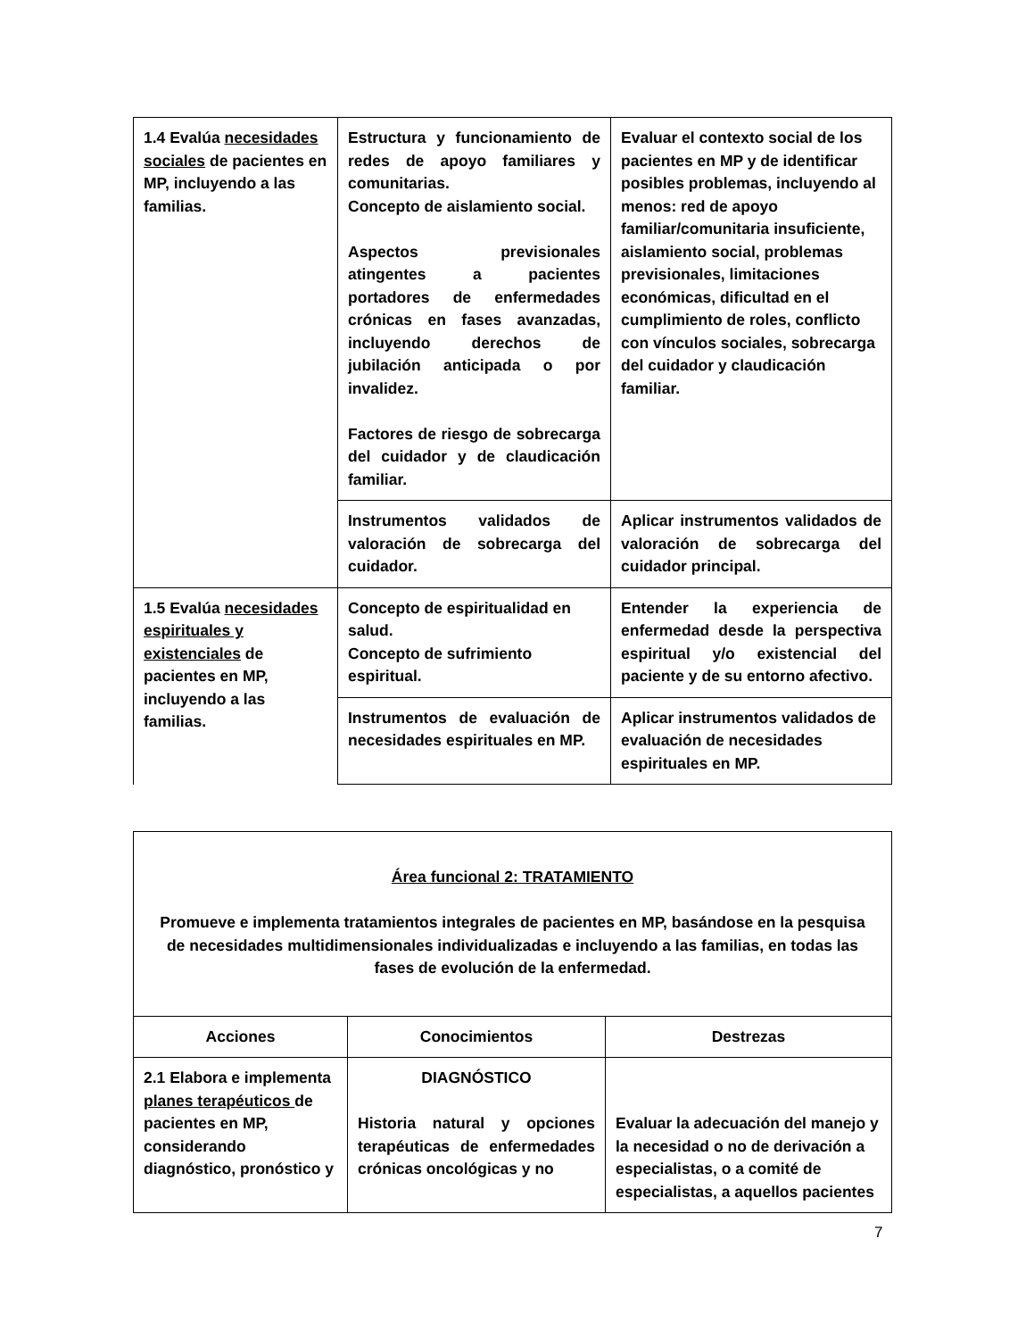| 1.4 Evalúa necesidades sociales de pacientes en MP, incluyendo a las familias. | Estructura y funcionamiento de redes de apoyo familiares y comunitarias. Concepto de aislamiento social. Aspectos previsionales atingentes a pacientes portadores de enfermedades crónicas en fases avanzadas, incluyendo derechos de jubilación anticipada o por invalidez. Factores de riesgo de sobrecarga del cuidador y de claudicación familiar. | Evaluar el contexto social de los pacientes en MP y de identificar posibles problemas, incluyendo al menos: red de apoyo familiar/comunitaria insuficiente, aislamiento social, problemas previsionales, limitaciones económicas, dificultad en el cumplimiento de roles, conflicto con vínculos sociales, sobrecarga del cuidador y claudicación familiar. |
| | Instrumentos validados de valoración de sobrecarga del cuidador. | Aplicar instrumentos validados de valoración de sobrecarga del cuidador principal. |
| 1.5 Evalúa necesidades espirituales y existenciales de pacientes en MP, incluyendo a las familias. | Concepto de espiritualidad en salud. Concepto de sufrimiento espiritual. | Entender la experiencia de enfermedad desde la perspectiva espiritual y/o existencial del paciente y de su entorno afectivo. |
| | Instrumentos de evaluación de necesidades espirituales en MP. | Aplicar instrumentos validados de evaluación de necesidades espirituales en MP. |
| Área funcional 2: TRATAMIENTO Promueve e implementa tratamientos integrales de pacientes en MP, basándose en la pesquisa de necesidades multidimensionales individualizadas e incluyendo a las familias, en todas las fases de evolución de la enfermedad. | | |
| Acciones | Conocimientos | Destrezas |
| 2.1 Elabora e implementa planes terapéuticos de pacientes en MP, considerando diagnóstico, pronóstico y | DIAGNÓSTICO Historia natural y opciones terapéuticas de enfermedades crónicas oncológicas y no | Evaluar la adecuación del manejo y la necesidad o no de derivación a especialistas, o a comité de especialistas, a aquellos pacientes |
7